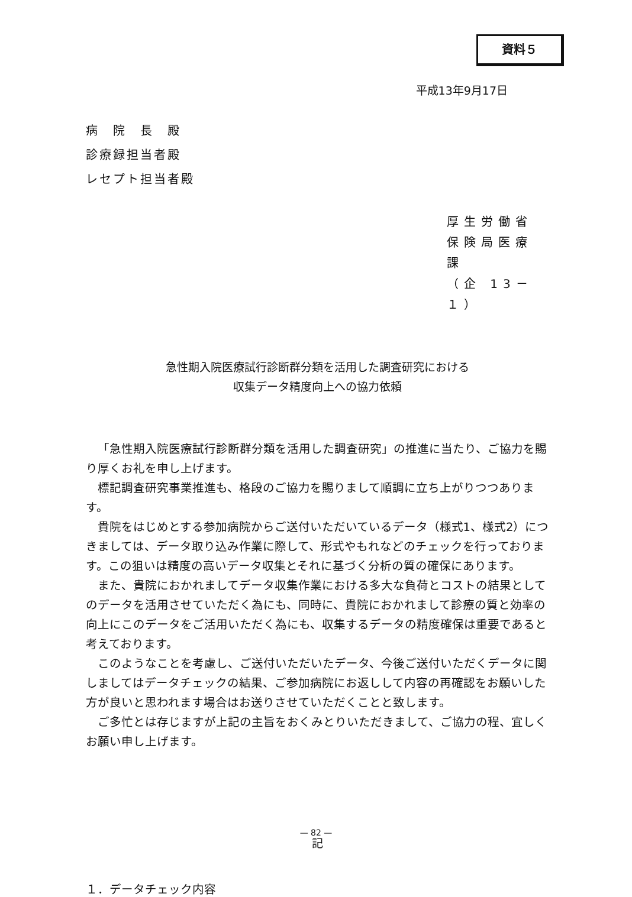資料５
平成13年9月17日
病　院　長　殿
診療録担当者殿
レセプト担当者殿
厚生労働省
保険局医療課
（企 13－１）
急性期入院医療試行診断群分類を活用した調査研究における
収集データ精度向上への協力依頼
「急性期入院医療試行診断群分類を活用した調査研究」の推進に当たり、ご協力を賜り厚くお礼を申し上げます。
標記調査研究事業推進も、格段のご協力を賜りまして順調に立ち上がりつつあります。
貴院をはじめとする参加病院からご送付いただいているデータ（様式1、様式2）につきましては、データ取り込み作業に際して、形式やもれなどのチェックを行っております。この狙いは精度の高いデータ収集とそれに基づく分析の質の確保にあります。
また、貴院におかれましてデータ収集作業における多大な負荷とコストの結果としてのデータを活用させていただく為にも、同時に、貴院におかれまして診療の質と効率の向上にこのデータをご活用いただく為にも、収集するデータの精度確保は重要であると考えております。
このようなことを考慮し、ご送付いただいたデータ、今後ご送付いただくデータに関しましてはデータチェックの結果、ご参加病院にお返しして内容の再確認をお願いした方が良いと思われます場合はお送りさせていただくことと致します。
ご多忙とは存じますが上記の主旨をおくみとりいただきまして、ご協力の程、宜しくお願い申し上げます。
記
１．データチェック内容
— 82 —